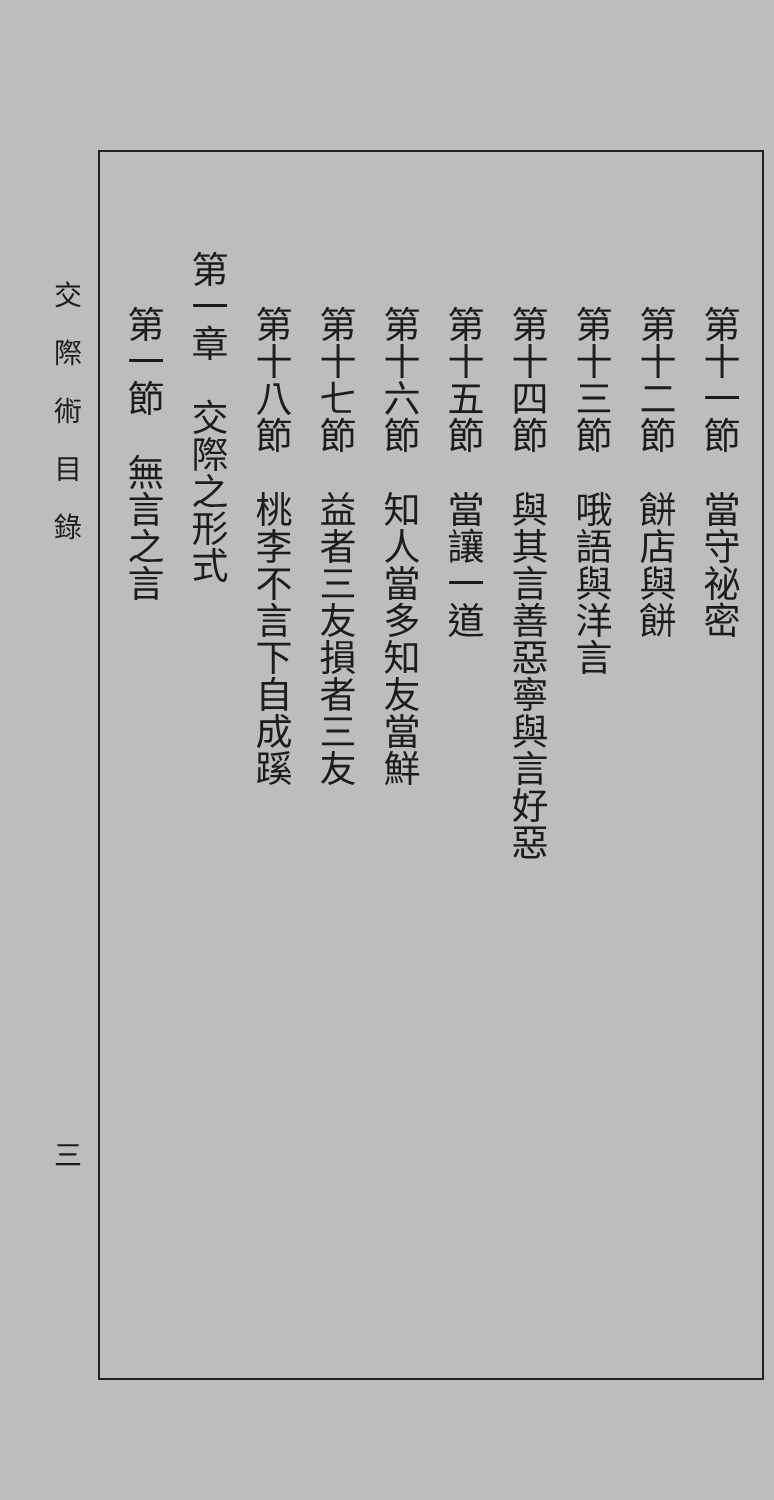第十一節　當守祕密
第十二節　餅店與餅
第十三節　哦語與洋言
第十四節　與其言善惡寧與言好惡
第十五節　當讓一道
第十六節　知人當多知友當鮮
第十七節　益者三友損者三友
第十八節　桃李不言下自成蹊
第一章　交際之形式
第一節　無言之言
交際術目錄
三